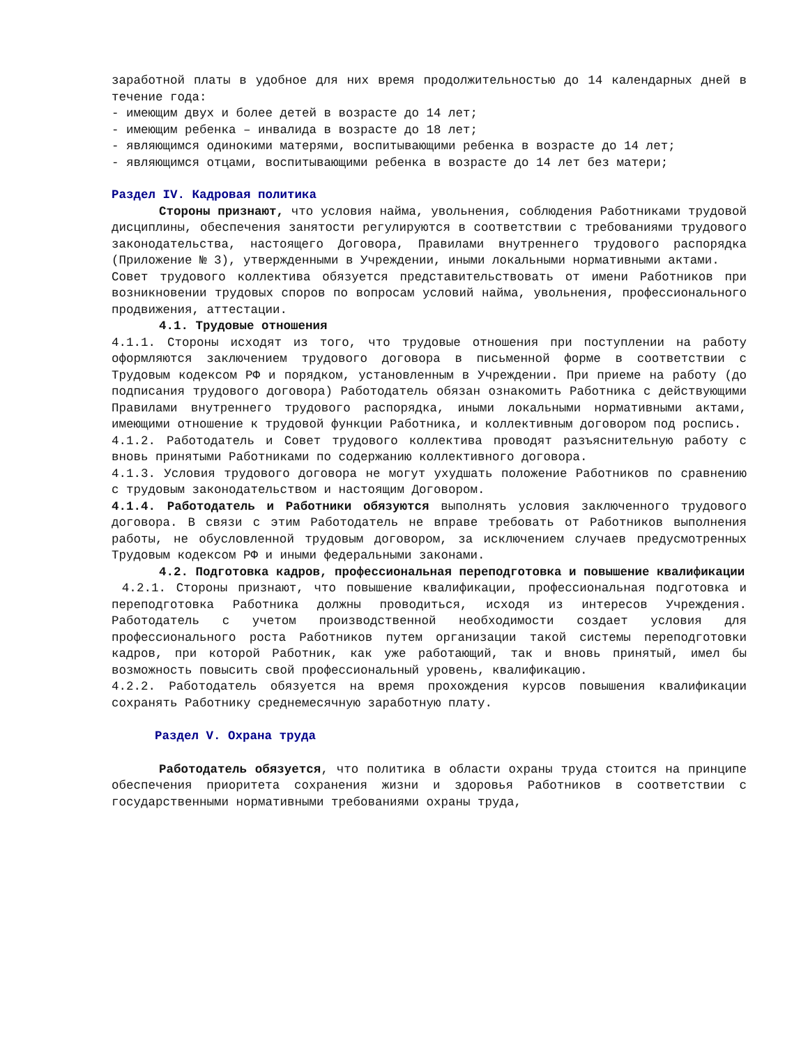заработной платы в удобное для них время продолжительностью до 14 календарных дней в течение года:
- имеющим двух и более детей в возрасте до 14 лет;
- имеющим ребенка – инвалида в возрасте до 18 лет;
- являющимся одинокими матерями, воспитывающими ребенка в возрасте до 14 лет;
- являющимся отцами, воспитывающими ребенка в возрасте до 14 лет без матери;
Раздел IV. Кадровая политика
Стороны признают, что условия найма, увольнения, соблюдения Работниками трудовой дисциплины, обеспечения занятости регулируются в соответствии с требованиями трудового законодательства, настоящего Договора, Правилами внутреннего трудового распорядка (Приложение № 3), утвержденными в Учреждении, иными локальными нормативными актами.
Совет трудового коллектива обязуется представительствовать от имени Работников при возникновении трудовых споров по вопросам условий найма, увольнения, профессионального продвижения, аттестации.
4.1. Трудовые отношения
4.1.1. Стороны исходят из того, что трудовые отношения при поступлении на работу оформляются заключением трудового договора в письменной форме в соответствии с Трудовым кодексом РФ и порядком, установленным в Учреждении. При приеме на работу (до подписания трудового договора) Работодатель обязан ознакомить Работника с действующими Правилами внутреннего трудового распорядка, иными локальными нормативными актами, имеющими отношение к трудовой функции Работника, и коллективным договором под роспись.
4.1.2. Работодатель и Совет трудового коллектива проводят разъяснительную работу с вновь принятыми Работниками по содержанию коллективного договора.
4.1.3. Условия трудового договора не могут ухудшать положение Работников по сравнению с трудовым законодательством и настоящим Договором.
4.1.4. Работодатель и Работники обязуются выполнять условия заключенного трудового договора. В связи с этим Работодатель не вправе требовать от Работников выполнения работы, не обусловленной трудовым договором, за исключением случаев предусмотренных Трудовым кодексом РФ и иными федеральными законами.
4.2. Подготовка кадров, профессиональная переподготовка и повышение квалификации
4.2.1. Стороны признают, что повышение квалификации, профессиональная подготовка и переподготовка Работника должны проводиться, исходя из интересов Учреждения. Работодатель с учетом производственной необходимости создает условия для профессионального роста Работников путем организации такой системы переподготовки кадров, при которой Работник, как уже работающий, так и вновь принятый, имел бы возможность повысить свой профессиональный уровень, квалификацию.
4.2.2. Работодатель обязуется на время прохождения курсов повышения квалификации сохранять Работнику среднемесячную заработную плату.
Раздел V. Охрана труда
Работодатель обязуется, что политика в области охраны труда стоится на принципе обеспечения приоритета сохранения жизни и здоровья Работников в соответствии с государственными нормативными требованиями охраны труда,